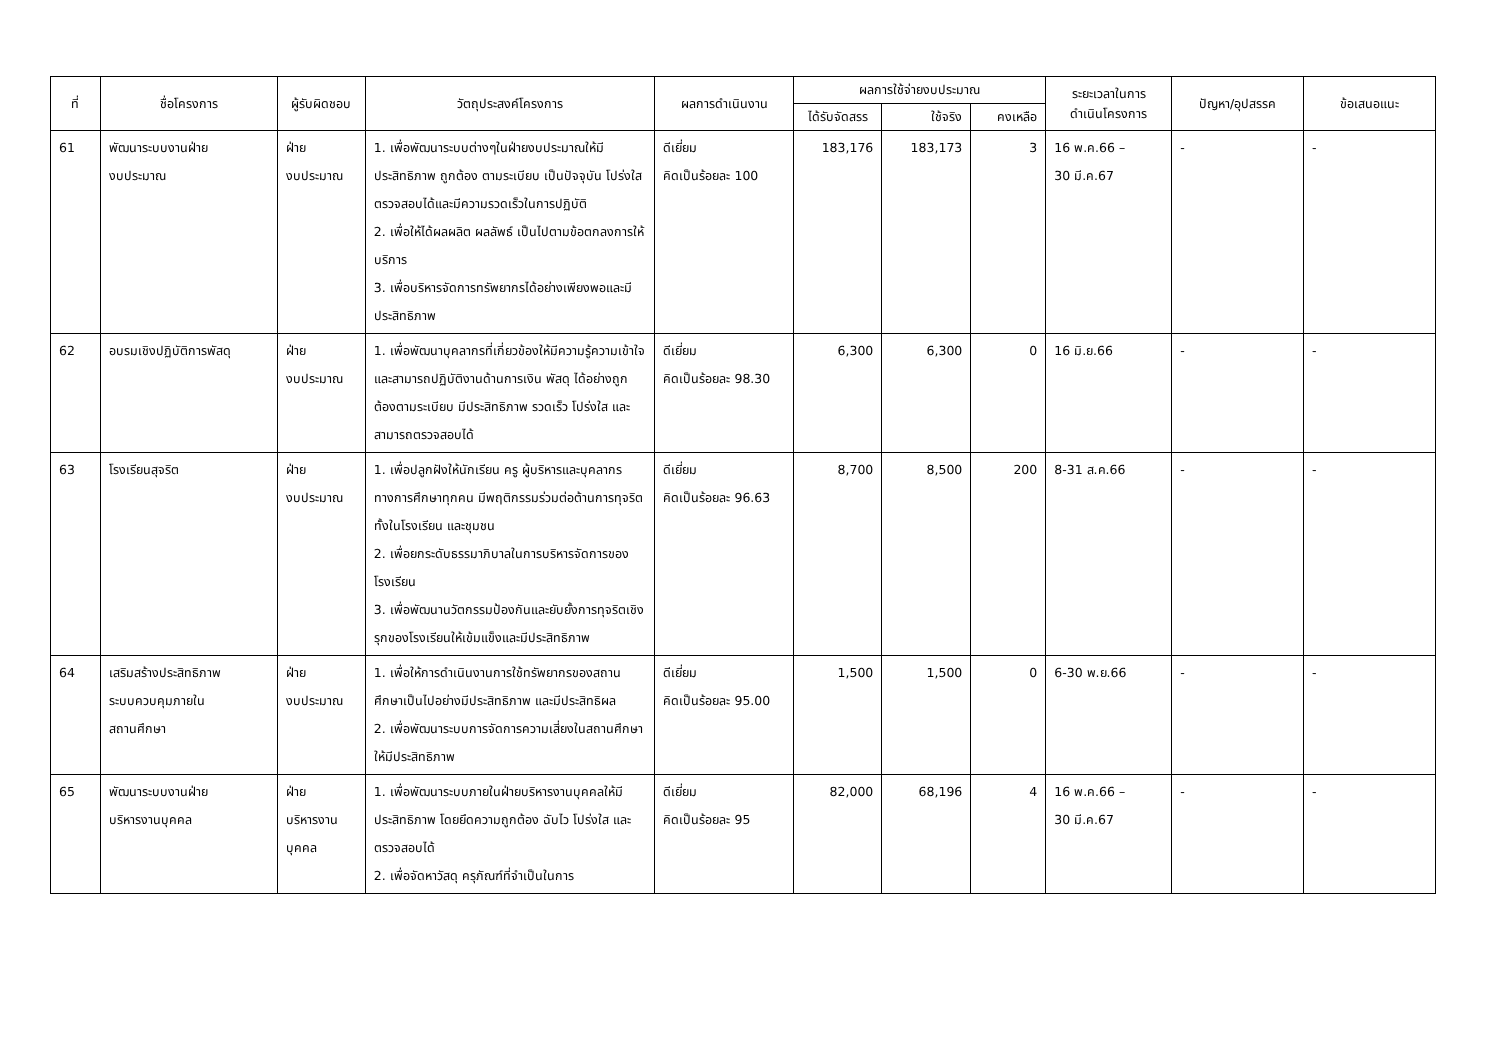| ที่ | ชื่อโครงการ | ผู้รับผิดชอบ | วัตถุประสงค์โครงการ | ผลการดำเนินงาน | ผลการใช้จ่ายงบประมาณ | | | ระยะเวลาในการ ดำเนินโครงการ | ปัญหา/อุปสรรค | ข้อเสนอแนะ |
| --- | --- | --- | --- | --- | --- | --- | --- | --- | --- | --- |
| | | | | | ได้รับจัดสรร | ใช้จริง | คงเหลือ | | | |
| 61 | พัฒนาระบบงานฝ่าย งบประมาณ | ฝ่าย งบประมาณ | 1. เพื่อพัฒนาระบบต่างๆในฝ่ายงบประมาณให้มีประสิทธิภาพ ถูกต้อง ตามระเบียบ เป็นปัจจุบัน โปร่งใส ตรวจสอบได้และมีความรวดเร็วในการปฏิบัติ 2. เพื่อให้ได้ผลผลิต ผลลัพธ์ เป็นไปตามข้อตกลงการให้บริการ 3. เพื่อบริหารจัดการทรัพยากรได้อย่างเพียงพอและมีประสิทธิภาพ | ดีเยี่ยม คิดเป็นร้อยละ 100 | 183,176 | 183,173 | 3 | 16 พ.ค.66 – 30 มี.ค.67 | - | - |
| 62 | อบรมเชิงปฏิบัติการพัสดุ | ฝ่าย งบประมาณ | 1. เพื่อพัฒนาบุคลากรที่เกี่ยวข้องให้มีความรู้ความเข้าใจ และสามารถปฏิบัติงานด้านการเงิน พัสดุ ได้อย่างถูกต้องตามระเบียบ มีประสิทธิภาพ รวดเร็ว โปร่งใส และสามารถตรวจสอบได้ | ดีเยี่ยม คิดเป็นร้อยละ 98.30 | 6,300 | 6,300 | 0 | 16 มิ.ย.66 | - | - |
| 63 | โรงเรียนสุจริต | ฝ่าย งบประมาณ | 1. เพื่อปลูกฝังให้นักเรียน ครู ผู้บริหารและบุคลากรทางการศึกษาทุกคน มีพฤติกรรมร่วมต่อต้านการทุจริตทั้งในโรงเรียน และชุมชน 2. เพื่อยกระดับธรรมาภิบาลในการบริหารจัดการของโรงเรียน 3. เพื่อพัฒนานวัตกรรมป้องกันและยับยั้งการทุจริตเชิงรุกของโรงเรียนให้เข้มแข็งและมีประสิทธิภาพ | ดีเยี่ยม คิดเป็นร้อยละ 96.63 | 8,700 | 8,500 | 200 | 8-31 ส.ค.66 | - | - |
| 64 | เสริมสร้างประสิทธิภาพ ระบบควบคุมภายใน สถานศึกษา | ฝ่าย งบประมาณ | 1. เพื่อให้การดำเนินงานการใช้ทรัพยากรของสถานศึกษาเป็นไปอย่างมีประสิทธิภาพ และมีประสิทธิผล 2. เพื่อพัฒนาระบบการจัดการความเสี่ยงในสถานศึกษาให้มีประสิทธิภาพ | ดีเยี่ยม คิดเป็นร้อยละ 95.00 | 1,500 | 1,500 | 0 | 6-30 พ.ย.66 | - | - |
| 65 | พัฒนาระบบงานฝ่าย บริหารงานบุคคล | ฝ่าย บริหารงาน บุคคล | 1. เพื่อพัฒนาระบบภายในฝ่ายบริหารงานบุคคลให้มีประสิทธิภาพ โดยยึดความถูกต้อง ฉับไว โปร่งใส และตรวจสอบได้ 2. เพื่อจัดหาวัสดุ ครุภัณฑ์ที่จำเป็นในการ | ดีเยี่ยม คิดเป็นร้อยละ 95 | 82,000 | 68,196 | 4 | 16 พ.ค.66 – 30 มี.ค.67 | - | - |